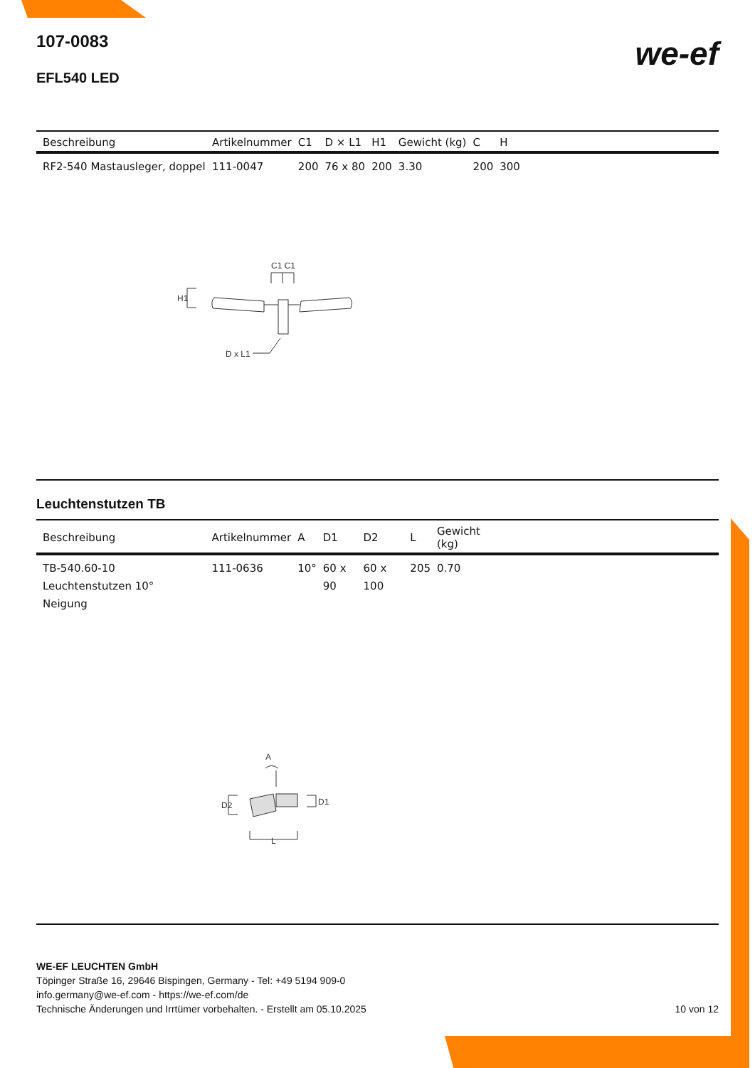107-0083
EFL540 LED
we-ef
| Beschreibung | Artikelnummer | C1 | D × L1 | H1 | Gewicht (kg) | C | H | |
| --- | --- | --- | --- | --- | --- | --- | --- | --- |
| RF2-540 Mastausleger, doppel | 111-0047 | 200 | 76 x 80 | 200 | 3.30 | 200 | 300 | |
C1 C1
H1
D x L1
Leuchtenstutzen TB
| Beschreibung | Artikelnummer | A | D1 | D2 | L | Gewicht (kg) | |
| --- | --- | --- | --- | --- | --- | --- | --- |
| TB-540.60-10 Leuchtenstutzen 10° Neigung | 111-0636 | 10° | 60 x 90 | 60 x 100 | 205 | 0.70 | |
A
D2
D1
L
WE-EF LEUCHTEN GmbH
Töpinger Straße 16, 29646 Bispingen, Germany - Tel: +49 5194 909-0
info.germany@we-ef.com - https://we-ef.com/de
Technische Änderungen und Irrtümer vorbehalten. - Erstellt am 05.10.2025
10 von 12